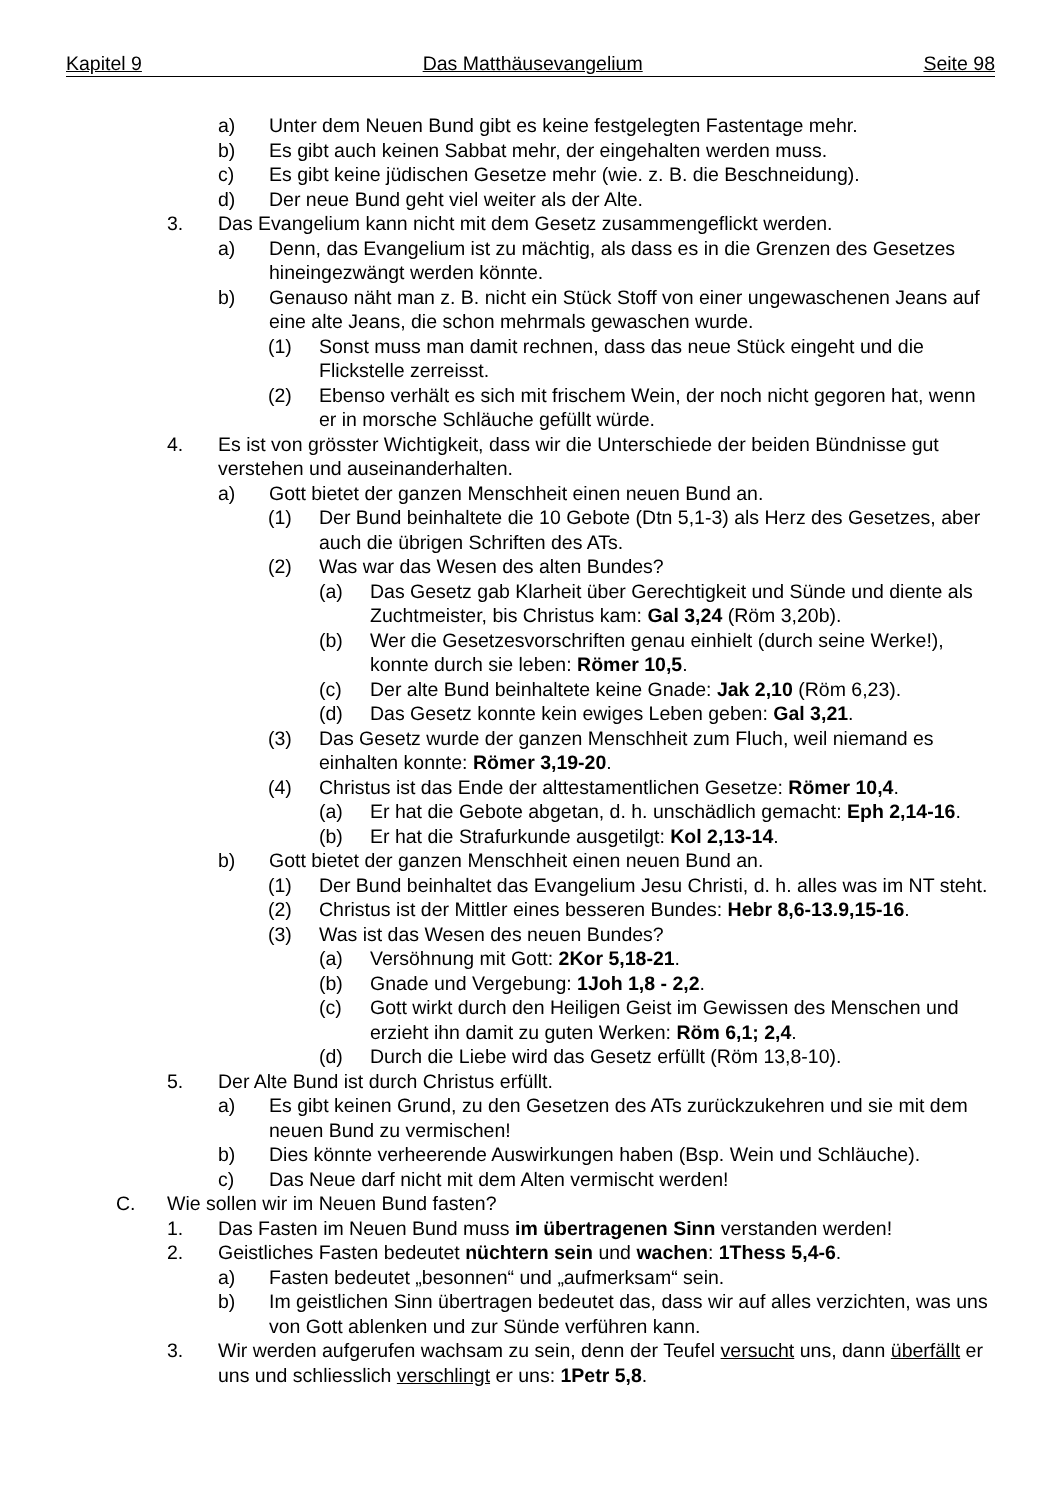Kapitel 9 Das Matthäusevangelium Seite 98
a) Unter dem Neuen Bund gibt es keine festgelegten Fastentage mehr.
b) Es gibt auch keinen Sabbat mehr, der eingehalten werden muss.
c) Es gibt keine jüdischen Gesetze mehr (wie. z. B. die Beschneidung).
d) Der neue Bund geht viel weiter als der Alte.
3. Das Evangelium kann nicht mit dem Gesetz zusammengeflickt werden.
a) Denn, das Evangelium ist zu mächtig, als dass es in die Grenzen des Gesetzes hineingezwängt werden könnte.
b) Genauso näht man z. B. nicht ein Stück Stoff von einer ungewaschenen Jeans auf eine alte Jeans, die schon mehrmals gewaschen wurde.
(1) Sonst muss man damit rechnen, dass das neue Stück eingeht und die Flickstelle zerreisst.
(2) Ebenso verhält es sich mit frischem Wein, der noch nicht gegoren hat, wenn er in morsche Schläuche gefüllt würde.
4. Es ist von grösster Wichtigkeit, dass wir die Unterschiede der beiden Bündnisse gut verstehen und auseinanderhalten.
a) Gott bietet der ganzen Menschheit einen neuen Bund an.
(1) Der Bund beinhaltete die 10 Gebote (Dtn 5,1-3) als Herz des Gesetzes, aber auch die übrigen Schriften des ATs.
(2) Was war das Wesen des alten Bundes?
(a) Das Gesetz gab Klarheit über Gerechtigkeit und Sünde und diente als Zuchtmeister, bis Christus kam: Gal 3,24 (Röm 3,20b).
(b) Wer die Gesetzesvorschriften genau einhielt (durch seine Werke!), konnte durch sie leben: Römer 10,5.
(c) Der alte Bund beinhaltete keine Gnade: Jak 2,10 (Röm 6,23).
(d) Das Gesetz konnte kein ewiges Leben geben: Gal 3,21.
(3) Das Gesetz wurde der ganzen Menschheit zum Fluch, weil niemand es einhalten konnte: Römer 3,19-20.
(4) Christus ist das Ende der alttestamentlichen Gesetze: Römer 10,4.
(a) Er hat die Gebote abgetan, d. h. unschädlich gemacht: Eph 2,14-16.
(b) Er hat die Strafurkunde ausgetilgt: Kol 2,13-14.
b) Gott bietet der ganzen Menschheit einen neuen Bund an.
(1) Der Bund beinhaltet das Evangelium Jesu Christi, d. h. alles was im NT steht.
(2) Christus ist der Mittler eines besseren Bundes: Hebr 8,6-13.9,15-16.
(3) Was ist das Wesen des neuen Bundes?
(a) Versöhnung mit Gott: 2Kor 5,18-21.
(b) Gnade und Vergebung: 1Joh 1,8 - 2,2.
(c) Gott wirkt durch den Heiligen Geist im Gewissen des Menschen und erzieht ihn damit zu guten Werken: Röm 6,1; 2,4.
(d) Durch die Liebe wird das Gesetz erfüllt (Röm 13,8-10).
5. Der Alte Bund ist durch Christus erfüllt.
a) Es gibt keinen Grund, zu den Gesetzen des ATs zurückzukehren und sie mit dem neuen Bund zu vermischen!
b) Dies könnte verheerende Auswirkungen haben (Bsp. Wein und Schläuche).
c) Das Neue darf nicht mit dem Alten vermischt werden!
C. Wie sollen wir im Neuen Bund fasten?
1. Das Fasten im Neuen Bund muss im übertragenen Sinn verstanden werden!
2. Geistliches Fasten bedeutet nüchtern sein und wachen: 1Thess 5,4-6.
a) Fasten bedeutet „besonnen“ und „aufmerksam“ sein.
b) Im geistlichen Sinn übertragen bedeutet das, dass wir auf alles verzichten, was uns von Gott ablenken und zur Sünde verführen kann.
3. Wir werden aufgerufen wachsam zu sein, denn der Teufel versucht uns, dann überfällt er uns und schliesslich verschlingt er uns: 1Petr 5,8.